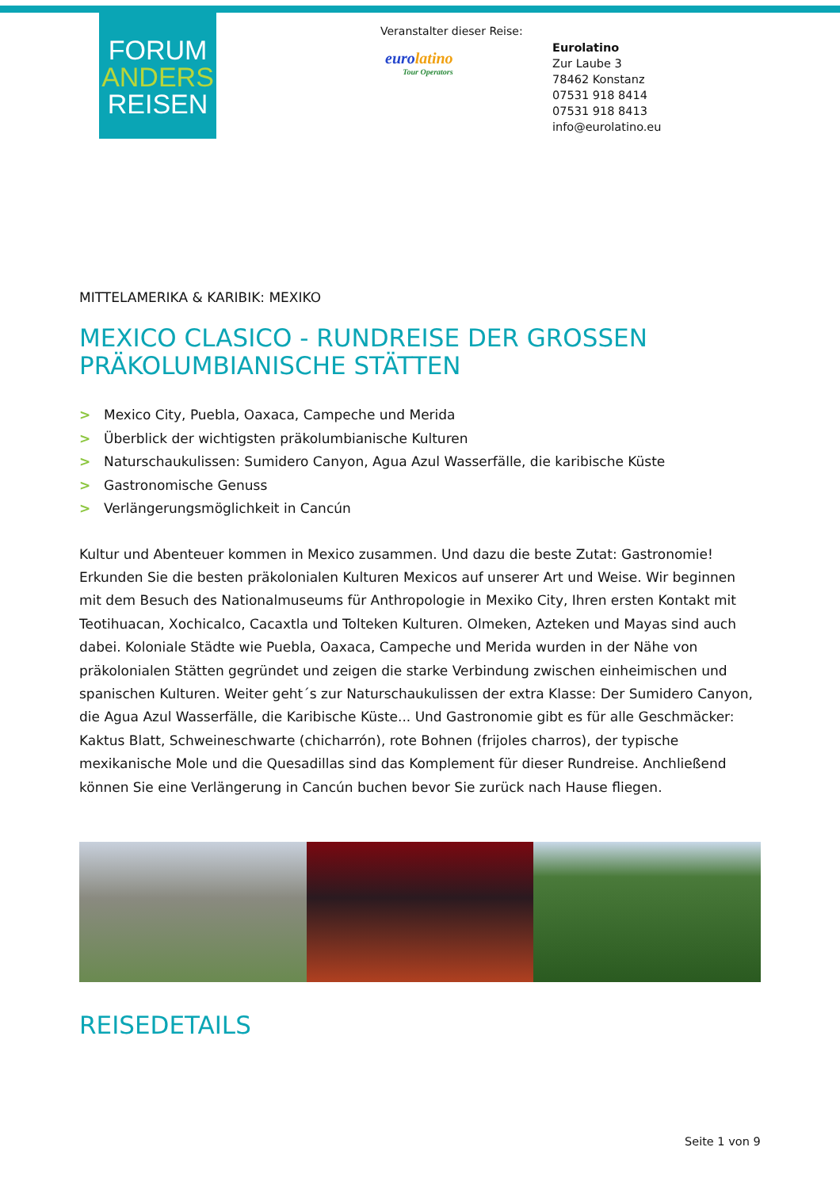FORUM
ANDERS
REISEN
Veranstalter dieser Reise:
eurolatino
Tour Operators
Eurolatino
Zur Laube 3
78462 Konstanz
07531 918 8414
07531 918 8413
info@eurolatino.eu
MITTELAMERIKA & KARIBIK: MEXIKO
MEXICO CLASICO - RUNDREISE DER GROSSEN PRÄKOLUMBIANISCHE STÄTTEN
> Mexico City, Puebla, Oaxaca, Campeche und Merida
> Überblick der wichtigsten präkolumbianische Kulturen
> Naturschaukulissen: Sumidero Canyon, Agua Azul Wasserfälle, die karibische Küste
> Gastronomische Genuss
> Verlängerungsmöglichkeit in Cancún
Kultur und Abenteuer kommen in Mexico zusammen. Und dazu die beste Zutat: Gastronomie! Erkunden Sie die besten präkolonialen Kulturen Mexicos auf unserer Art und Weise. Wir beginnen mit dem Besuch des Nationalmuseums für Anthropologie in Mexiko City, Ihren ersten Kontakt mit Teotihuacan, Xochicalco, Cacaxtla und Tolteken Kulturen. Olmeken, Azteken und Mayas sind auch dabei. Koloniale Städte wie Puebla, Oaxaca, Campeche und Merida wurden in der Nähe von präkolonialen Stätten gegründet und zeigen die starke Verbindung zwischen einheimischen und spanischen Kulturen. Weiter geht´s zur Naturschaukulissen der extra Klasse: Der Sumidero Canyon, die Agua Azul Wasserfälle, die Karibische Küste... Und Gastronomie gibt es für alle Geschmäcker: Kaktus Blatt, Schweineschwarte (chicharrón), rote Bohnen (frijoles charros), der typische mexikanische Mole und die Quesadillas sind das Komplement für dieser Rundreise. Anchließend können Sie eine Verlängerung in Cancún buchen bevor Sie zurück nach Hause fliegen.
REISEDETAILS
Seite 1 von 9